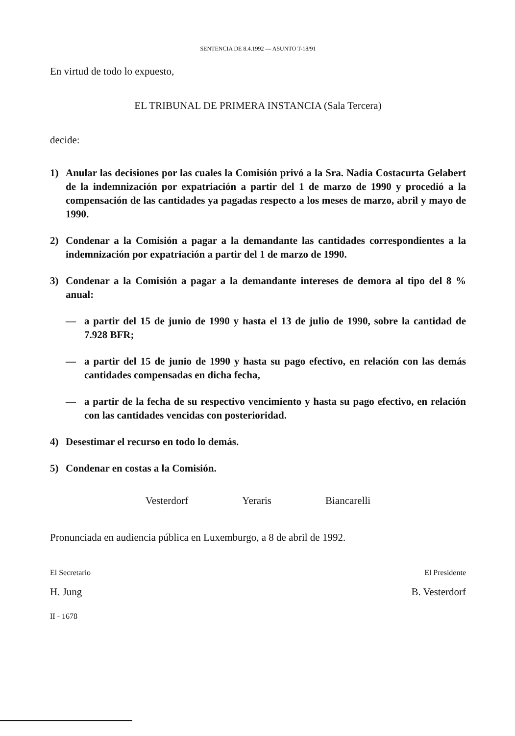SENTENCIA DE 8.4.1992 — ASUNTO T-18/91
En virtud de todo lo expuesto,
EL TRIBUNAL DE PRIMERA INSTANCIA (Sala Tercera)
decide:
1) Anular las decisiones por las cuales la Comisión privó a la Sra. Nadia Costacurta Gelabert de la indemnización por expatriación a partir del 1 de marzo de 1990 y procedió a la compensación de las cantidades ya pagadas respecto a los meses de marzo, abril y mayo de 1990.
2) Condenar a la Comisión a pagar a la demandante las cantidades correspondientes a la indemnización por expatriación a partir del 1 de marzo de 1990.
3) Condenar a la Comisión a pagar a la demandante intereses de demora al tipo del 8 % anual:
— a partir del 15 de junio de 1990 y hasta el 13 de julio de 1990, sobre la cantidad de 7.928 BFR;
— a partir del 15 de junio de 1990 y hasta su pago efectivo, en relación con las demás cantidades compensadas en dicha fecha,
— a partir de la fecha de su respectivo vencimiento y hasta su pago efectivo, en relación con las cantidades vencidas con posterioridad.
4) Desestimar el recurso en todo lo demás.
5) Condenar en costas a la Comisión.
Vesterdorf Yeraris Biancarelli
Pronunciada en audiencia pública en Luxemburgo, a 8 de abril de 1992.
El Secretario El Presidente
H. Jung B. Vesterdorf
II - 1678